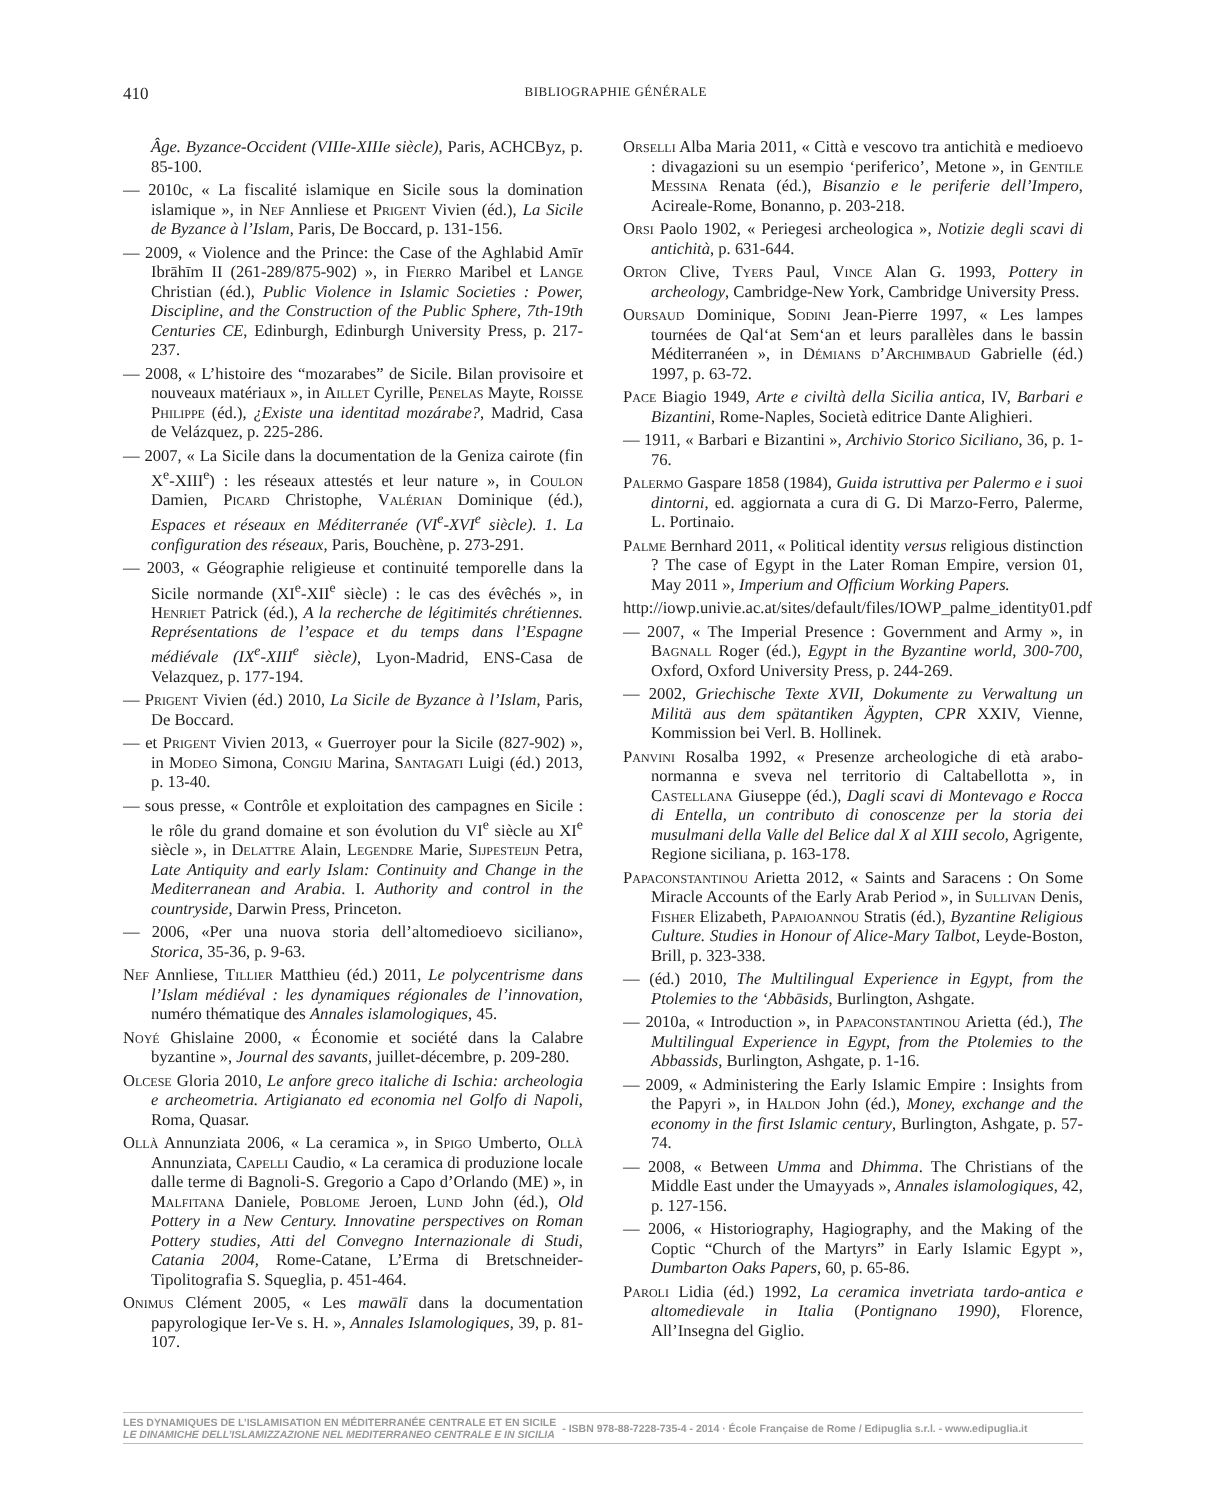410
BIBLIOGRAPHIE GÉNÉRALE
Âge. Byzance-Occident (VIIIe-XIIIe siècle), Paris, ACHCByz, p. 85-100.
— 2010c, « La fiscalité islamique en Sicile sous la domination islamique », in Nef Annliese et Prigent Vivien (éd.), La Sicile de Byzance à l’Islam, Paris, De Boccard, p. 131-156.
— 2009, « Violence and the Prince: the Case of the Aghlabid Amīr Ibrāhīm II (261-289/875-902) », in Fierro Maribel et Lange Christian (éd.), Public Violence in Islamic Societies : Power, Discipline, and the Construction of the Public Sphere, 7th-19th Centuries CE, Edinburgh, Edinburgh University Press, p. 217-237.
— 2008, « L’histoire des “mozarabes” de Sicile. Bilan provisoire et nouveaux matériaux », in Aillet Cyrille, Penelas Mayte, Roisse Philippe (éd.), ¿Existe una identitad mozárabe?, Madrid, Casa de Velázquez, p. 225-286.
— 2007, « La Sicile dans la documentation de la Geniza cairote (fin X<sup>e</sup>-XIII<sup>e</sup>) : les réseaux attestés et leur nature », in Coulon Damien, Picard Christophe, Valérian Dominique (éd.), Espaces et réseaux en Méditerranée (VI<sup>e</sup>-XVI<sup>e</sup> siècle). 1. La configuration des réseaux, Paris, Bouchène, p. 273-291.
— 2003, « Géographie religieuse et continuité temporelle dans la Sicile normande (XI<sup>e</sup>-XII<sup>e</sup> siècle) : le cas des évêchés », in Henriet Patrick (éd.), A la recherche de légitimités chrétiennes. Représentations de l’espace et du temps dans l’Espagne médiévale (IX<sup>e</sup>-XIII<sup>e</sup> siècle), Lyon-Madrid, ENS-Casa de Velazquez, p. 177-194.
— Prigent Vivien (éd.) 2010, La Sicile de Byzance à l’Islam, Paris, De Boccard.
— et Prigent Vivien 2013, « Guerroyer pour la Sicile (827-902) », in Modeo Simona, Congiu Marina, Santagati Luigi (éd.) 2013, p. 13-40.
— sous presse, « Contrôle et exploitation des campagnes en Sicile : le rôle du grand domaine et son évolution du VI<sup>e</sup> siècle au XI<sup>e</sup> siècle », in Delattre Alain, Legendre Marie, Sijpesteijn Petra, Late Antiquity and early Islam: Continuity and Change in the Mediterranean and Arabia. I. Authority and control in the countryside, Darwin Press, Princeton.
— 2006, «Per una nuova storia dell’altomedioevo siciliano», Storica, 35-36, p. 9-63.
Nef Annliese, Tillier Matthieu (éd.) 2011, Le polycentrisme dans l’Islam médiéval : les dynamiques régionales de l’innovation, numéro thématique des Annales islamologiques, 45.
Noyé Ghislaine 2000, « Économie et société dans la Calabre byzantine », Journal des savants, juillet-décembre, p. 209-280.
Olcese Gloria 2010, Le anfore greco italiche di Ischia: archeologia e archeometria. Artigianato ed economia nel Golfo di Napoli, Roma, Quasar.
Ollà Annunziata 2006, « La ceramica », in Spigo Umberto, Ollà Annunziata, Capelli Caudio, « La ceramica di produzione locale dalle terme di Bagnoli-S. Gregorio a Capo d’Orlando (ME) », in Malfitana Daniele, Poblome Jeroen, Lund John (éd.), Old Pottery in a New Century. Innovatine perspectives on Roman Pottery studies, Atti del Convegno Internazionale di Studi, Catania 2004, Rome-Catane, L’Erma di Bretschneider-Tipolitografia S. Squeglia, p. 451-464.
Onimus Clément 2005, « Les mawālī dans la documentation papyrologique Ier-Ve s. H. », Annales Islamologiques, 39, p. 81-107.
Orselli Alba Maria 2011, « Città e vescovo tra antichità e medioevo : divagazioni su un esempio ‘periferico’, Metone », in Gentile Messina Renata (éd.), Bisanzio e le periferie dell’Impero, Acireale-Rome, Bonanno, p. 203-218.
Orsi Paolo 1902, « Periegesi archeologica », Notizie degli scavi di antichità, p. 631-644.
Orton Clive, Tyers Paul, Vince Alan G. 1993, Pottery in archeology, Cambridge-New York, Cambridge University Press.
Oursaud Dominique, Sodini Jean-Pierre 1997, « Les lampes tournées de Qal‘at Sem‘an et leurs parallèles dans le bassin Méditerranéen », in Démians d’Archimbaud Gabrielle (éd.) 1997, p. 63-72.
Pace Biagio 1949, Arte e civiltà della Sicilia antica, IV, Barbari e Bizantini, Rome-Naples, Società editrice Dante Alighieri.
— 1911, « Barbari e Bizantini », Archivio Storico Siciliano, 36, p. 1-76.
Palermo Gaspare 1858 (1984), Guida istruttiva per Palermo e i suoi dintorni, ed. aggiornata a cura di G. Di Marzo-Ferro, Palerme, L. Portinaio.
Palme Bernhard 2011, « Political identity versus religious distinction ? The case of Egypt in the Later Roman Empire, version 01, May 2011 », Imperium and Officium Working Papers.
http://iowp.univie.ac.at/sites/default/files/IOWP_palme_identity01.pdf
— 2007, « The Imperial Presence : Government and Army », in Bagnall Roger (éd.), Egypt in the Byzantine world, 300-700, Oxford, Oxford University Press, p. 244-269.
— 2002, Griechische Texte XVII, Dokumente zu Verwaltung un Militä aus dem spätantiken Ägypten, CPR XXIV, Vienne, Kommission bei Verl. B. Hollinek.
Panvini Rosalba 1992, « Presenze archeologiche di età arabo-normanna e sveva nel territorio di Caltabellotta », in Castellana Giuseppe (éd.), Dagli scavi di Montevago e Rocca di Entella, un contributo di conoscenze per la storia dei musulmani della Valle del Belice dal X al XIII secolo, Agrigente, Regione siciliana, p. 163-178.
Papaconstantinou Arietta 2012, « Saints and Saracens : On Some Miracle Accounts of the Early Arab Period », in Sullivan Denis, Fisher Elizabeth, Papaioannou Stratis (éd.), Byzantine Religious Culture. Studies in Honour of Alice-Mary Talbot, Leyde-Boston, Brill, p. 323-338.
— (éd.) 2010, The Multilingual Experience in Egypt, from the Ptolemies to the ‘Abbāsids, Burlington, Ashgate.
— 2010a, « Introduction », in Papaconstantinou Arietta (éd.), The Multilingual Experience in Egypt, from the Ptolemies to the Abbassids, Burlington, Ashgate, p. 1-16.
— 2009, « Administering the Early Islamic Empire : Insights from the Papyri », in Haldon John (éd.), Money, exchange and the economy in the first Islamic century, Burlington, Ashgate, p. 57-74.
— 2008, « Between Umma and Dhimma. The Christians of the Middle East under the Umayyads », Annales islamologiques, 42, p. 127-156.
— 2006, « Historiography, Hagiography, and the Making of the Coptic “Church of the Martyrs” in Early Islamic Egypt », Dumbarton Oaks Papers, 60, p. 65-86.
Paroli Lidia (éd.) 1992, La ceramica invetriata tardo-antica e altomedievale in Italia (Pontignano 1990), Florence, All’Insegna del Giglio.
LES DYNAMIQUES DE L’ISLAMISATION EN MÉDITERRANÉE CENTRALE ET EN SICILE
LE DINAMICHE DELL’ISLAMIZZAZIONE NEL MEDITERRANEO CENTRALE E IN SICILIA
- ISBN 978-88-7228-735-4 - 2014 · École Française de Rome / Edipuglia s.r.l. - www.edipuglia.it